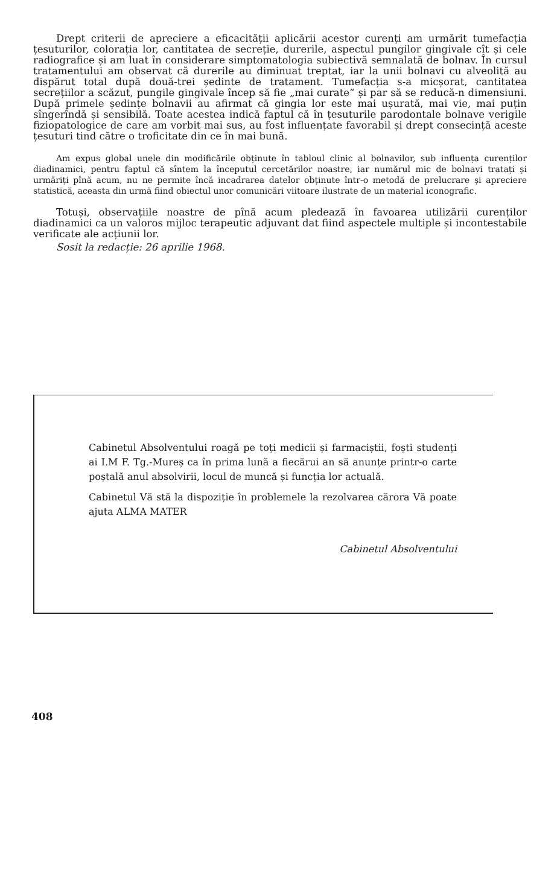Drept criterii de apreciere a eficacității aplicării acestor curenți am urmărit tumefacția țesuturilor, colorația lor, cantitatea de secreție, durerile, aspectul pungilor gingivale cît și cele radiografice și am luat în considerare simptomatologia subiectivă semnalată de bolnav. În cursul tratamentului am observat că durerile au diminuat treptat, iar la unii bolnavi cu alveolită au dispărut total după două-trei ședinte de tratament. Tumefacția s-a micșorat, cantitatea secrețiilor a scăzut, pungile gingivale încep să fie „mai curate“ și par să se reducă-n dimensiuni. După primele ședințe bolnavii au afirmat că gingia lor este mai ușurată, mai vie, mai puțin sîngerîndă și sensibilă. Toate acestea indică faptul că în țesuturile parodontale bolnave verigile fiziopatologice de care am vorbit mai sus, au fost influențate favorabil și drept consecință aceste țesuturi tind către o troficitate din ce în mai bună.
Am expus global unele din modificările obținute în tabloul clinic al bolnavilor, sub influența curenților diadinamici, pentru faptul că sîntem la începutul cercetărilor noastre, iar numărul mic de bolnavi tratați și urmăriți pînă acum, nu ne permite încă incadrarea datelor obținute într-o metodă de prelucrare și apreciere statistică, aceasta din urmă fiind obiectul unor comunicări viitoare ilustrate de un material iconografic.
Totuși, observațiile noastre de pînă acum pledează în favoarea utilizării curenților diadinamici ca un valoros mijloc terapeutic adjuvant dat fiind aspectele multiple și incontestabile verificate ale acțiunii lor.
Sosit la redacție: 26 aprilie 1968.
Cabinetul Absolventului roagă pe toți medicii și farmaciștii, foști studenți ai I.M F. Tg.-Mureș ca în prima lună a fiecărui an să anunțe printr-o carte poștală anul absolvirii, locul de muncă și funcția lor actuală.
Cabinetul Vă stă la dispoziție în problemele la rezolvarea cărora Vă poate ajuta ALMA MATER
Cabinetul Absolventului
408